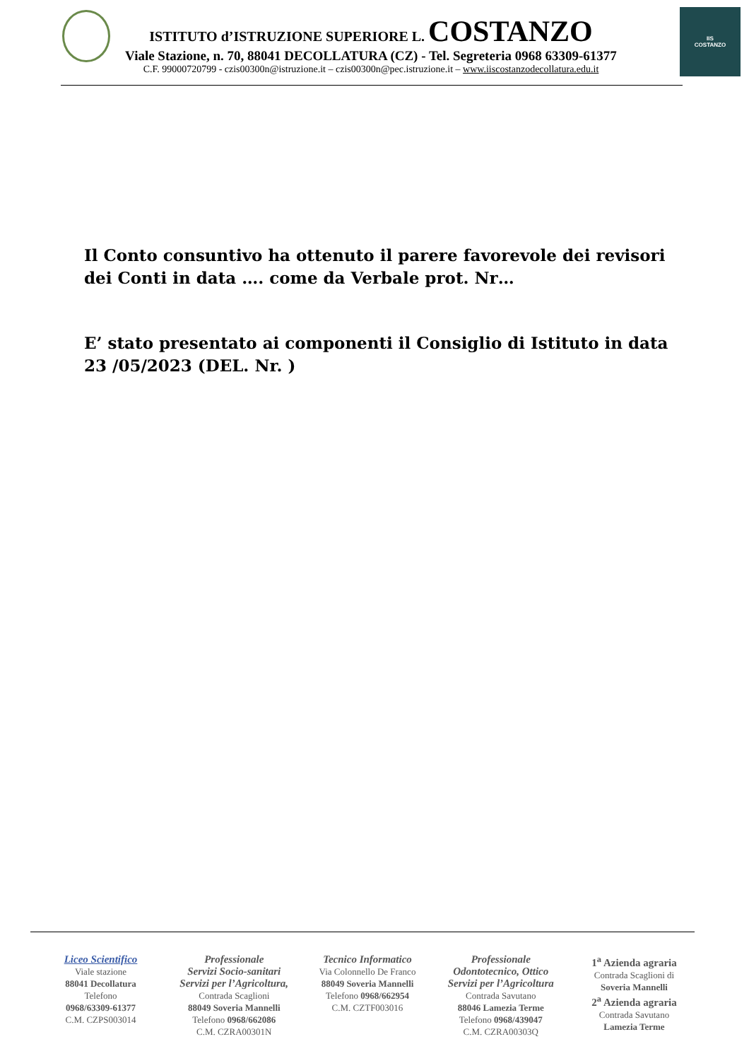IIS
COSTANZO
ISTITUTO d’ISTRUZIONE SUPERIORE L. COSTANZO
Viale Stazione, n. 70, 88041 DECOLLATURA (CZ) - Tel. Segreteria 0968 63309-61377
C.F. 99000720799 - czis00300n@istruzione.it – czis00300n@pec.istruzione.it – www.iiscostanzodecollatura.edu.it
Il Conto consuntivo ha ottenuto il parere favorevole dei revisori dei Conti in data …. come da Verbale prot. Nr…
E’ stato presentato ai componenti il Consiglio di Istituto in data 23 /05/2023 (DEL. Nr. )
Liceo Scientifico
Viale stazione
88041 Decollatura
Telefono
0968/63309-61377
C.M. CZPS003014
Professionale
Servizi Socio-sanitari
Servizi per l’Agricoltura,
Contrada Scaglioni
88049 Soveria Mannelli
Telefono 0968/662086
C.M. CZRA00301N
Tecnico Informatico
Via Colonnello De Franco
88049 Soveria Mannelli
Telefono 0968/662954
C.M. CZTF003016
Professionale
Odontotecnico, Ottico
Servizi per l’Agricoltura
Contrada Savutano
88046 Lamezia Terme
Telefono 0968/439047
C.M. CZRA00303Q
1<sup>a</sup> Azienda agraria
Contrada Scaglioni di
Soveria Mannelli
2<sup>a</sup> Azienda agraria
Contrada Savutano
Lamezia Terme